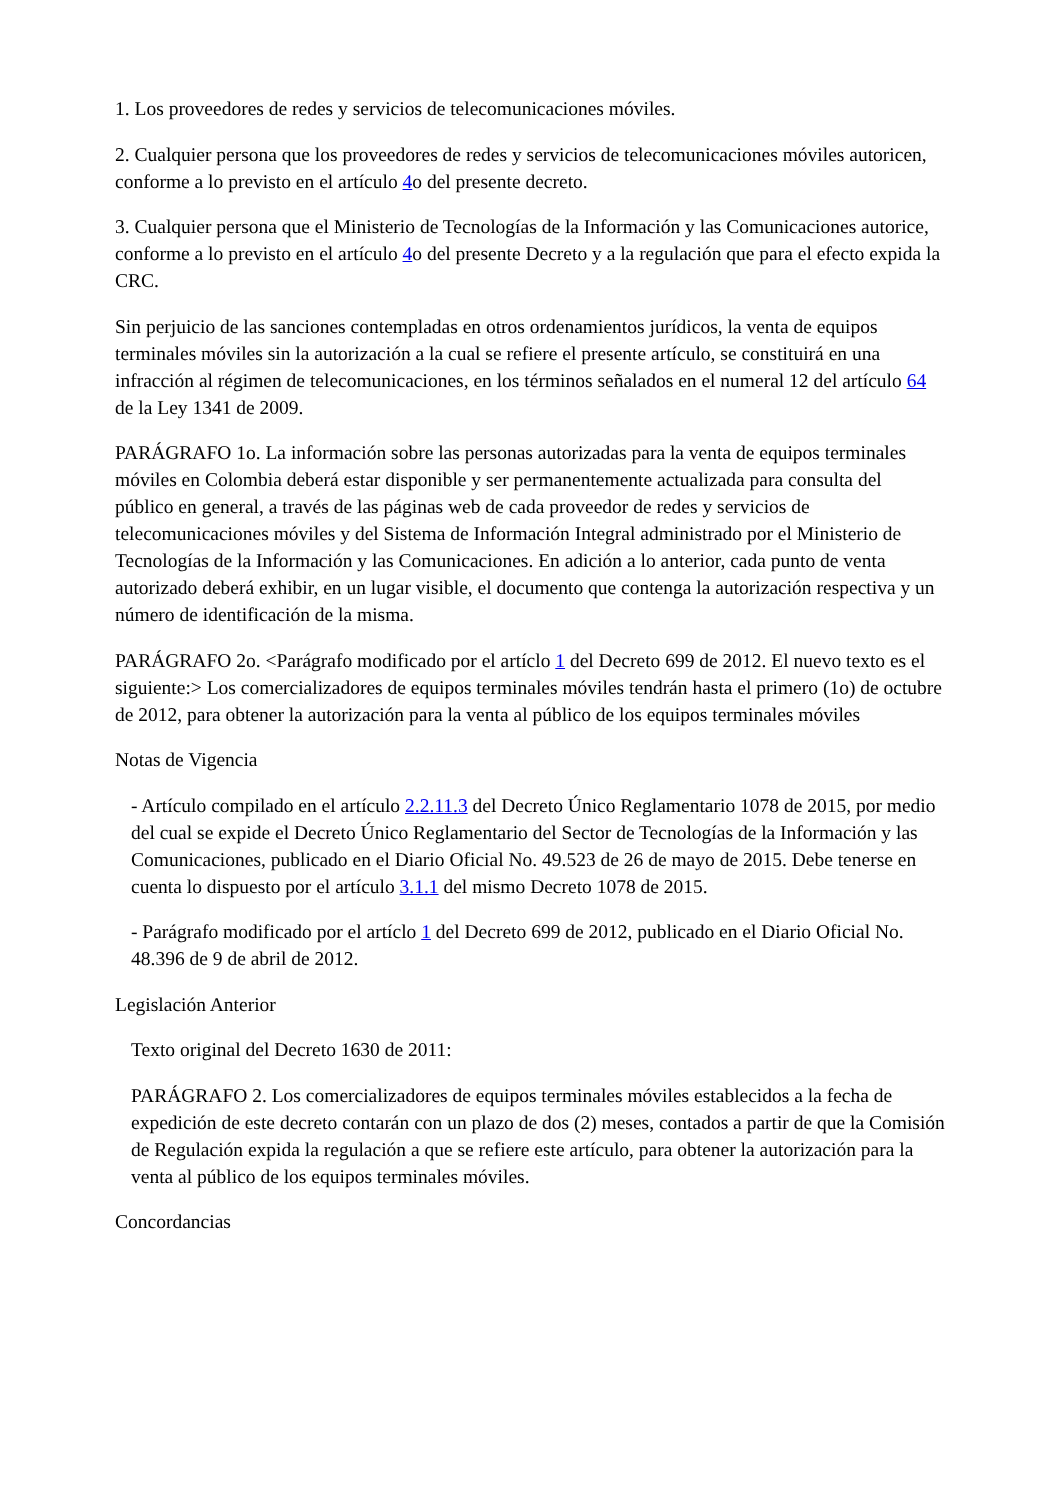1. Los proveedores de redes y servicios de telecomunicaciones móviles.
2. Cualquier persona que los proveedores de redes y servicios de telecomunicaciones móviles autoricen, conforme a lo previsto en el artículo 4o del presente decreto.
3. Cualquier persona que el Ministerio de Tecnologías de la Información y las Comunicaciones autorice, conforme a lo previsto en el artículo 4o del presente Decreto y a la regulación que para el efecto expida la CRC.
Sin perjuicio de las sanciones contempladas en otros ordenamientos jurídicos, la venta de equipos terminales móviles sin la autorización a la cual se refiere el presente artículo, se constituirá en una infracción al régimen de telecomunicaciones, en los términos señalados en el numeral 12 del artículo 64 de la Ley 1341 de 2009.
PARÁGRAFO 1o. La información sobre las personas autorizadas para la venta de equipos terminales móviles en Colombia deberá estar disponible y ser permanentemente actualizada para consulta del público en general, a través de las páginas web de cada proveedor de redes y servicios de telecomunicaciones móviles y del Sistema de Información Integral administrado por el Ministerio de Tecnologías de la Información y las Comunicaciones. En adición a lo anterior, cada punto de venta autorizado deberá exhibir, en un lugar visible, el documento que contenga la autorización respectiva y un número de identificación de la misma.
PARÁGRAFO 2o. <Parágrafo modificado por el artíclo 1 del Decreto 699 de 2012. El nuevo texto es el siguiente:> Los comercializadores de equipos terminales móviles tendrán hasta el primero (1o) de octubre de 2012, para obtener la autorización para la venta al público de los equipos terminales móviles
Notas de Vigencia
- Artículo compilado en el artículo 2.2.11.3 del Decreto Único Reglamentario 1078 de 2015, por medio del cual se expide el Decreto Único Reglamentario del Sector de Tecnologías de la Información y las Comunicaciones, publicado en el Diario Oficial No. 49.523 de 26 de mayo de 2015. Debe tenerse en cuenta lo dispuesto por el artículo 3.1.1 del mismo Decreto 1078 de 2015.
- Parágrafo modificado por el artíclo 1 del Decreto 699 de 2012, publicado en el Diario Oficial No. 48.396 de 9 de abril de 2012.
Legislación Anterior
Texto original del Decreto 1630 de 2011:
PARÁGRAFO 2. Los comercializadores de equipos terminales móviles establecidos a la fecha de expedición de este decreto contarán con un plazo de dos (2) meses, contados a partir de que la Comisión de Regulación expida la regulación a que se refiere este artículo, para obtener la autorización para la venta al público de los equipos terminales móviles.
Concordancias